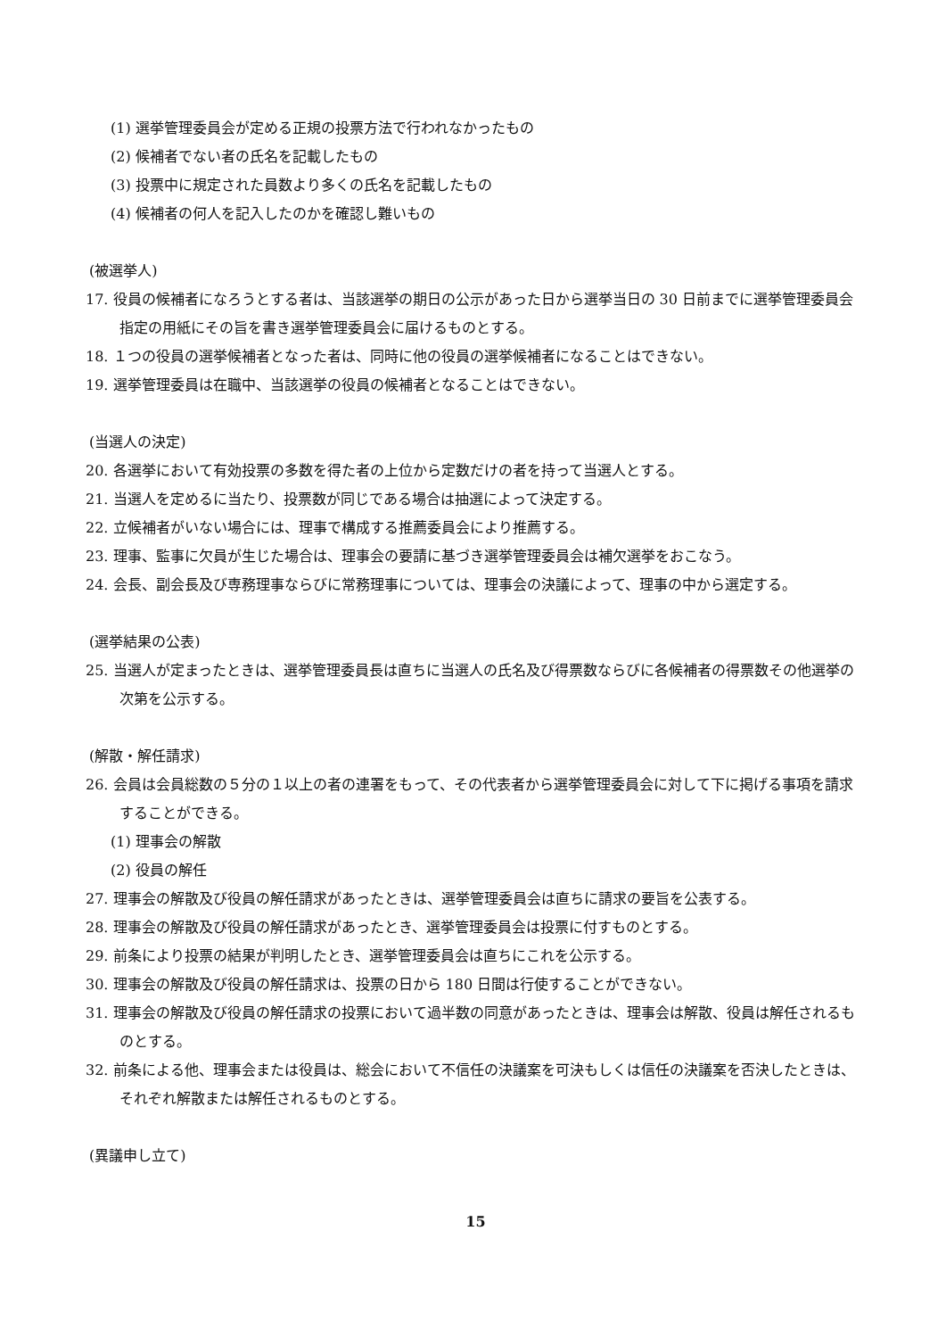(1) 選挙管理委員会が定める正規の投票方法で行われなかったもの
(2) 候補者でない者の氏名を記載したもの
(3) 投票中に規定された員数より多くの氏名を記載したもの
(4) 候補者の何人を記入したのかを確認し難いもの
(被選挙人)
17. 役員の候補者になろうとする者は、当該選挙の期日の公示があった日から選挙当日の 30 日前までに選挙管理委員会指定の用紙にその旨を書き選挙管理委員会に届けるものとする。
18. １つの役員の選挙候補者となった者は、同時に他の役員の選挙候補者になることはできない。
19. 選挙管理委員は在職中、当該選挙の役員の候補者となることはできない。
(当選人の決定)
20. 各選挙において有効投票の多数を得た者の上位から定数だけの者を持って当選人とする。
21. 当選人を定めるに当たり、投票数が同じである場合は抽選によって決定する。
22. 立候補者がいない場合には、理事で構成する推薦委員会により推薦する。
23. 理事、監事に欠員が生じた場合は、理事会の要請に基づき選挙管理委員会は補欠選挙をおこなう。
24. 会長、副会長及び専務理事ならびに常務理事については、理事会の決議によって、理事の中から選定する。
(選挙結果の公表)
25. 当選人が定まったときは、選挙管理委員長は直ちに当選人の氏名及び得票数ならびに各候補者の得票数その他選挙の次第を公示する。
(解散・解任請求)
26. 会員は会員総数の５分の１以上の者の連署をもって、その代表者から選挙管理委員会に対して下に掲げる事項を請求することができる。
(1) 理事会の解散
(2) 役員の解任
27. 理事会の解散及び役員の解任請求があったときは、選挙管理委員会は直ちに請求の要旨を公表する。
28. 理事会の解散及び役員の解任請求があったとき、選挙管理委員会は投票に付すものとする。
29. 前条により投票の結果が判明したとき、選挙管理委員会は直ちにこれを公示する。
30. 理事会の解散及び役員の解任請求は、投票の日から 180 日間は行使することができない。
31. 理事会の解散及び役員の解任請求の投票において過半数の同意があったときは、理事会は解散、役員は解任されるものとする。
32. 前条による他、理事会または役員は、総会において不信任の決議案を可決もしくは信任の決議案を否決したときは、それぞれ解散または解任されるものとする。
(異議申し立て)
15